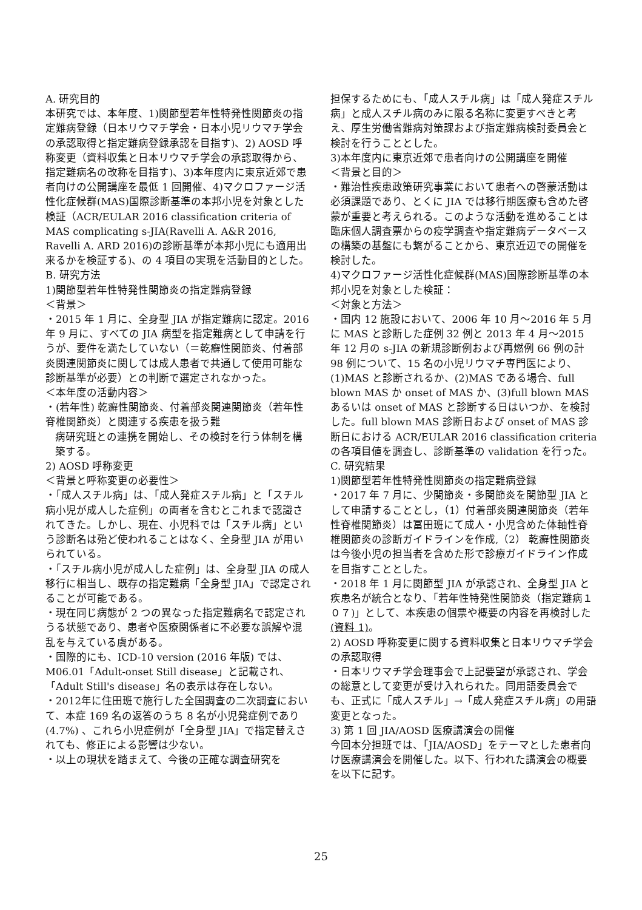A. 研究目的
本研究では、本年度、1)関節型若年性特発性関節炎の指定難病登録（日本リウマチ学会・日本小児リウマチ学会の承認取得と指定難病登録承認を目指す)、2) AOSD 呼称変更（資料収集と日本リウマチ学会の承認取得から、指定難病名の改称を目指す)、3)本年度内に東京近郊で患者向けの公開講座を最低 1 回開催、4)マクロファージ活性化症候群(MAS)国際診断基準の本邦小児を対象とした検証（ACR/EULAR 2016 classification criteria of MAS complicating s-JIA(Ravelli A. A&R 2016, Ravelli A. ARD 2016)の診断基準が本邦小児にも適用出来るかを検証する)、の 4 項目の実現を活動目的とした。
B. 研究方法
1)関節型若年性特発性関節炎の指定難病登録
＜背景＞
・2015 年 1 月に、全身型 JIA が指定難病に認定。2016 年 9 月に、すべての JIA 病型を指定難病として申請を行うが、要件を満たしていない（＝乾癬性関節炎、付着部炎関連関節炎に関しては成人患者で共通して使用可能な診断基準が必要）との判断で選定されなかった。
＜本年度の活動内容＞
・(若年性) 乾癬性関節炎、付着部炎関連関節炎（若年性脊椎関節炎）と関連する疾患を扱う難
病研究班との連携を開始し、その検討を行う体制を構築する。
2) AOSD 呼称変更
＜背景と呼称変更の必要性＞
・「成人スチル病」は、「成人発症スチル病」と「スチル病小児が成人した症例」の両者を含むとこれまで認識されてきた。しかし、現在、小児科では「スチル病」という診断名は殆ど使われることはなく、全身型 JIA が用いられている。
・「スチル病小児が成人した症例」は、全身型 JIA の成人移行に相当し、既存の指定難病「全身型 JIA」で認定されることが可能である。
・現在同じ病態が 2 つの異なった指定難病名で認定されうる状態であり、患者や医療関係者に不必要な誤解や混乱を与えている虞がある。
・国際的にも、ICD-10 version (2016 年版) では、M06.01「Adult-onset Still disease」と記載され、「Adult Still's disease」名の表示は存在しない。
・2012年に住田班で施行した全国調査の二次調査において、本症 169 名の返答のうち 8 名が小児発症例であり (4.7%) 、これら小児症例が「全身型 JIA」で指定替えされても、修正による影響は少ない。
・以上の現状を踏まえて、今後の正確な調査研究を
担保するためにも、「成人スチル病」は「成人発症スチル病」と成人スチル病のみに限る名称に変更すべきと考え、厚生労働省難病対策課および指定難病検討委員会と検討を行うこととした。
3)本年度内に東京近郊で患者向けの公開講座を開催
＜背景と目的＞
・難治性疾患政策研究事業において患者への啓蒙活動は必須課題であり、とくに JIA では移行期医療も含めた啓蒙が重要と考えられる。このような活動を進めることは臨床個人調査票からの疫学調査や指定難病データベースの構築の基盤にも繋がることから、東京近辺での開催を検討した。
4)マクロファージ活性化症候群(MAS)国際診断基準の本邦小児を対象とした検証：
＜対象と方法＞
・国内 12 施設において、2006 年 10 月～2016 年 5 月に MAS と診断した症例 32 例と 2013 年 4 月～2015 年 12 月の s-JIA の新規診断例および再燃例 66 例の計 98 例について、15 名の小児リウマチ専門医により、(1)MAS と診断されるか、(2)MAS である場合、full blown MAS か onset of MAS か、(3)full blown MAS あるいは onset of MAS と診断する日はいつか、を検討した。full blown MAS 診断日および onset of MAS 診断日における ACR/EULAR 2016 classification criteria の各項目値を調査し、診断基準の validation を行った。
C. 研究結果
1)関節型若年性特発性関節炎の指定難病登録
・2017 年 7 月に、少関節炎・多関節炎を関節型 JIA として申請することとし，（1）付着部炎関連関節炎（若年性脊椎関節炎）は冨田班にて成人・小児含めた体軸性脊椎関節炎の診断ガイドラインを作成,（2） 乾癬性関節炎は今後小児の担当者を含めた形で診療ガイドライン作成を目指すこととした。
・2018 年 1 月に関節型 JIA が承認され、全身型 JIA と疾患名が統合となり、「若年性特発性関節炎（指定難病１０７)」として、本疾患の個票や概要の内容を再検討した(資料 1)。
2) AOSD 呼称変更に関する資料収集と日本リウマチ学会の承認取得
・日本リウマチ学会理事会で上記要望が承認され、学会の総意として変更が受け入れられた。同用語委員会でも、正式に「成人スチル」→「成人発症スチル病」の用語変更となった。
3) 第 1 回 JIA/AOSD 医療講演会の開催
今回本分担班では、「JIA/AOSD」をテーマとした患者向け医療講演会を開催した。以下、行われた講演会の概要を以下に記す。
25